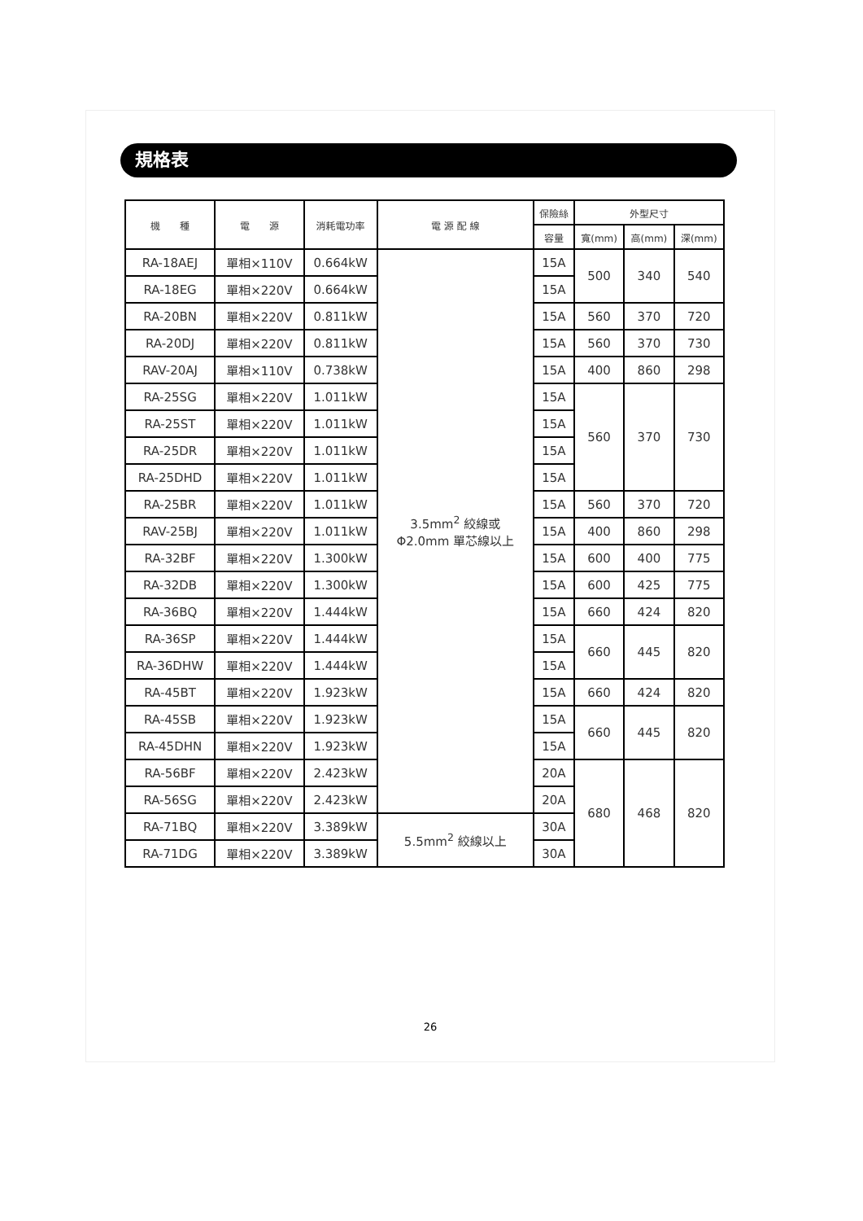規格表
| 機 種 | 電 源 | 消耗電功率 | 電 源 配 線 | 保險絲 | 外型尺寸 | | |
| --- | --- | --- | --- | --- | --- | --- | --- |
| | | | | 容量 | 寬(mm) | 高(mm) | 深(mm) |
| RA-18AEJ | 單相×110V | 0.664kW | 3.5mm<sup>2</sup> 絞線或 Φ2.0mm 單芯線以上 | 15A | 500 | 340 | 540 |
| RA-18EG | 單相×220V | 0.664kW | | 15A | | | |
| RA-20BN | 單相×220V | 0.811kW | | 15A | 560 | 370 | 720 |
| RA-20DJ | 單相×220V | 0.811kW | | 15A | 560 | 370 | 730 |
| RAV-20AJ | 單相×110V | 0.738kW | | 15A | 400 | 860 | 298 |
| RA-25SG | 單相×220V | 1.011kW | | 15A | 560 | 370 | 730 |
| RA-25ST | 單相×220V | 1.011kW | | 15A | | | |
| RA-25DR | 單相×220V | 1.011kW | | 15A | | | |
| RA-25DHD | 單相×220V | 1.011kW | | 15A | | | |
| RA-25BR | 單相×220V | 1.011kW | | 15A | 560 | 370 | 720 |
| RAV-25BJ | 單相×220V | 1.011kW | | 15A | 400 | 860 | 298 |
| RA-32BF | 單相×220V | 1.300kW | | 15A | 600 | 400 | 775 |
| RA-32DB | 單相×220V | 1.300kW | | 15A | 600 | 425 | 775 |
| RA-36BQ | 單相×220V | 1.444kW | | 15A | 660 | 424 | 820 |
| RA-36SP | 單相×220V | 1.444kW | | 15A | 660 | 445 | 820 |
| RA-36DHW | 單相×220V | 1.444kW | | 15A | | | |
| RA-45BT | 單相×220V | 1.923kW | | 15A | 660 | 424 | 820 |
| RA-45SB | 單相×220V | 1.923kW | | 15A | 660 | 445 | 820 |
| RA-45DHN | 單相×220V | 1.923kW | | 15A | | | |
| RA-56BF | 單相×220V | 2.423kW | | 20A | 680 | 468 | 820 |
| RA-56SG | 單相×220V | 2.423kW | | 20A | | | |
| RA-71BQ | 單相×220V | 3.389kW | 5.5mm<sup>2</sup> 絞線以上 | 30A | | | |
| RA-71DG | 單相×220V | 3.389kW | | 30A | | | |
26